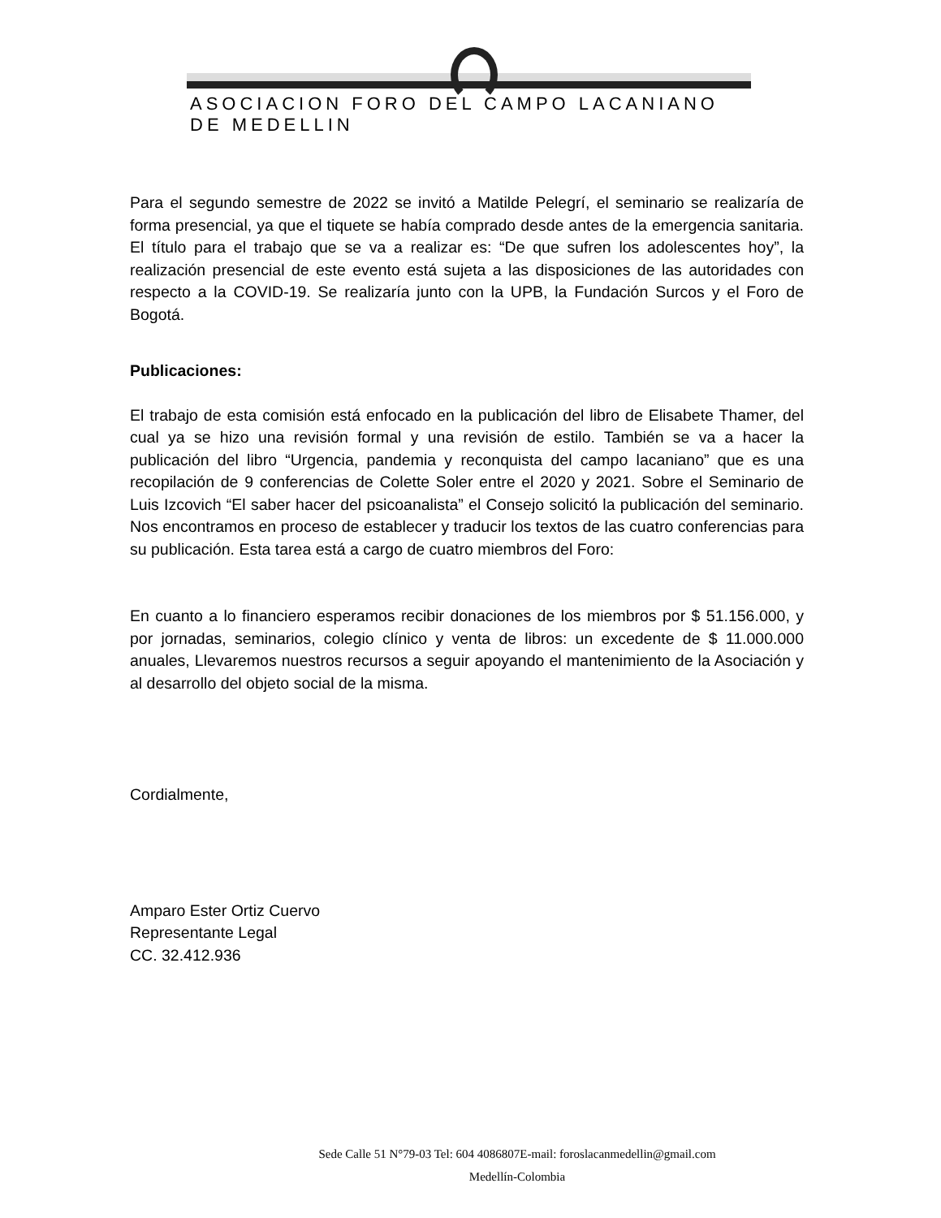ASOCIACION FORO DEL CAMPO LACANIANO DE MEDELLIN
Para el segundo semestre de 2022 se invitó a Matilde Pelegrí, el seminario se realizaría de forma presencial, ya que el tiquete se había comprado desde antes de la emergencia sanitaria. El título para el trabajo que se va a realizar es: “De que sufren los adolescentes hoy”, la realización presencial de este evento está sujeta a las disposiciones de las autoridades con respecto a la COVID-19. Se realizaría junto con la UPB, la Fundación Surcos y el Foro de Bogotá.
Publicaciones:
El trabajo de esta comisión está enfocado en la publicación del libro de Elisabete Thamer, del cual ya se hizo una revisión formal y una revisión de estilo. También se va a hacer la publicación del libro “Urgencia, pandemia y reconquista del campo lacaniano” que es una recopilación de 9 conferencias de Colette Soler entre el 2020 y 2021. Sobre el Seminario de Luis Izcovich “El saber hacer del psicoanalista” el Consejo solicitó la publicación del seminario. Nos encontramos en proceso de establecer y traducir los textos de las cuatro conferencias para su publicación. Esta tarea está a cargo de cuatro miembros del Foro:
En cuanto a lo financiero esperamos recibir donaciones de los miembros por $ 51.156.000, y por jornadas, seminarios, colegio clínico y venta de libros: un excedente de $ 11.000.000 anuales, Llevaremos nuestros recursos a seguir apoyando el mantenimiento de la Asociación y al desarrollo del objeto social de la misma.
Cordialmente,
Amparo Ester Ortiz Cuervo
Representante Legal
CC. 32.412.936
Sede Calle 51 N°79-03 Tel: 604 4086807E-mail: foroslacanmedellin@gmail.com
Medellín-Colombia